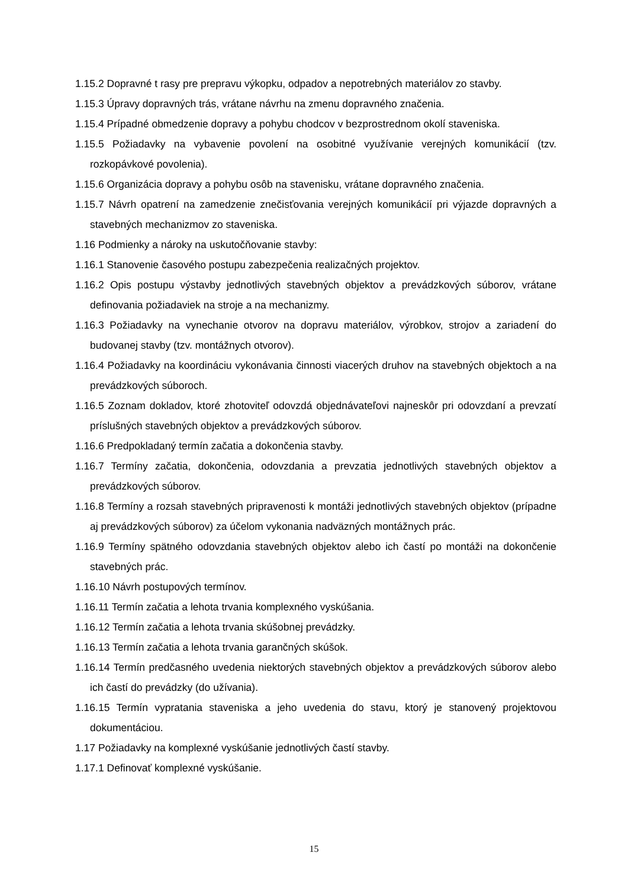1.15.2 Dopravné t rasy pre prepravu výkopku, odpadov a nepotrebných materiálov zo stavby.
1.15.3 Úpravy dopravných trás, vrátane návrhu na zmenu dopravného značenia.
1.15.4 Prípadné obmedzenie dopravy a pohybu chodcov v bezprostrednom okolí staveniska.
1.15.5 Požiadavky na vybavenie povolení na osobitné využívanie verejných komunikácií (tzv. rozkopávkové povolenia).
1.15.6 Organizácia dopravy a pohybu osôb na stavenisku, vrátane dopravného značenia.
1.15.7 Návrh opatrení na zamedzenie znečisťovania verejných komunikácií pri výjazde dopravných a stavebných mechanizmov zo staveniska.
1.16 Podmienky a nároky na uskutočňovanie stavby:
1.16.1 Stanovenie časového postupu zabezpečenia realizačných projektov.
1.16.2 Opis postupu výstavby jednotlivých stavebných objektov a prevádzkových súborov, vrátane definovania požiadaviek na stroje a na mechanizmy.
1.16.3 Požiadavky na vynechanie otvorov na dopravu materiálov, výrobkov, strojov a zariadení do budovanej stavby (tzv. montážnych otvorov).
1.16.4 Požiadavky na koordináciu vykonávania činnosti viacerých druhov na stavebných objektoch a na prevádzkových súboroch.
1.16.5 Zoznam dokladov, ktoré zhotoviteľ odovzdá objednávateľovi najneskôr pri odovzdaní a prevzatí príslušných stavebných objektov a prevádzkových súborov.
1.16.6 Predpokladaný termín začatia a dokončenia stavby.
1.16.7 Termíny začatia, dokončenia, odovzdania a prevzatia jednotlivých stavebných objektov a prevádzkových súborov.
1.16.8 Termíny a rozsah stavebných pripravenosti k montáži jednotlivých stavebných objektov (prípadne aj prevádzkových súborov) za účelom vykonania nadväzných montážnych prác.
1.16.9 Termíny spätného odovzdania stavebných objektov alebo ich častí po montáži na dokončenie stavebných prác.
1.16.10 Návrh postupových termínov.
1.16.11 Termín začatia a lehota trvania komplexného vyskúšania.
1.16.12 Termín začatia a lehota trvania skúšobnej prevádzky.
1.16.13 Termín začatia a lehota trvania garančných skúšok.
1.16.14 Termín predčasného uvedenia niektorých stavebných objektov a prevádzkových súborov alebo ich častí do prevádzky (do užívania).
1.16.15 Termín vypratania staveniska a jeho uvedenia do stavu, ktorý je stanovený projektovou dokumentáciou.
1.17 Požiadavky na komplexné vyskúšanie jednotlivých častí stavby.
1.17.1 Definovať komplexné vyskúšanie.
15